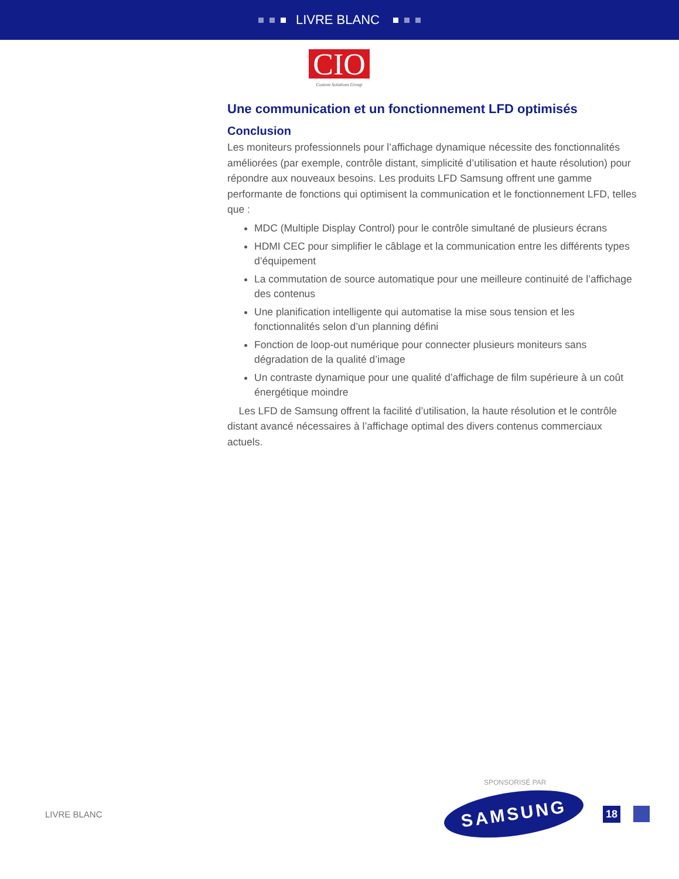LIVRE BLANC
CIO
Custom Solutions Group
Une communication et un fonctionnement LFD optimisés
Conclusion
Les moniteurs professionnels pour l’affichage dynamique nécessite des fonctionnalités améliorées (par exemple, contrôle distant, simplicité d’utilisation et haute résolution) pour répondre aux nouveaux besoins. Les produits LFD Samsung offrent une gamme performante de fonctions qui optimisent la communication et le fonctionnement LFD, telles que :
MDC (Multiple Display Control) pour le contrôle simultané de plusieurs écrans
HDMI CEC pour simplifier le câblage et la communication entre les différents types d’équipement
La commutation de source automatique pour une meilleure continuité de l’affichage des contenus
Une planification intelligente qui automatise la mise sous tension et les fonctionnalités selon d’un planning défini
Fonction de loop-out numérique pour connecter plusieurs moniteurs sans dégradation de la qualité d’image
Un contraste dynamique pour une qualité d’affichage de film supérieure à un coût énergétique moindre
Les LFD de Samsung offrent la facilité d’utilisation, la haute résolution et le contrôle distant avancé nécessaires à l’affichage optimal des divers contenus commerciaux actuels.
SPONSORISÉ PAR
LIVRE BLANC
SAMSUNG
18